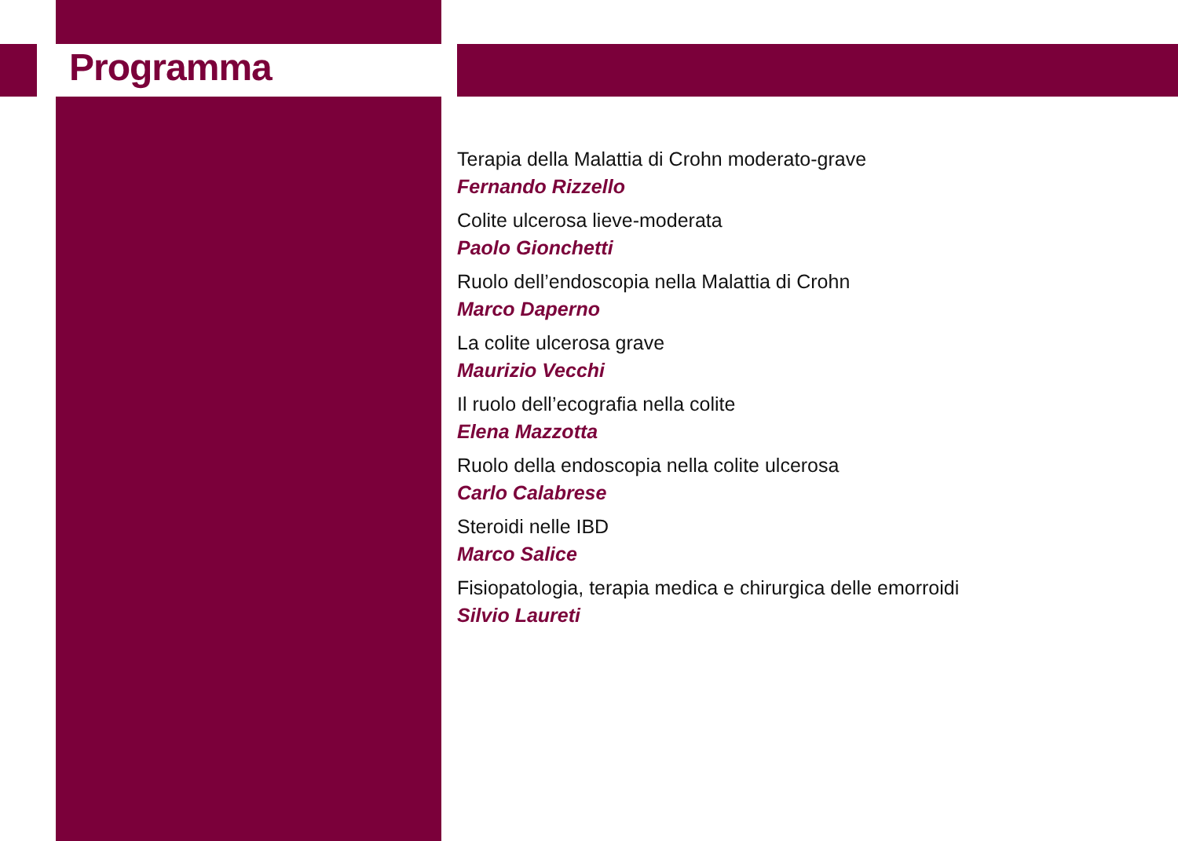Programma
Terapia della Malattia di Crohn moderato-grave
Fernando Rizzello
Colite ulcerosa lieve-moderata
Paolo Gionchetti
Ruolo dell’endoscopia nella Malattia di Crohn
Marco Daperno
La colite ulcerosa grave
Maurizio Vecchi
Il ruolo dell’ecografia nella colite
Elena Mazzotta
Ruolo della endoscopia nella colite ulcerosa
Carlo Calabrese
Steroidi nelle IBD
Marco Salice
Fisiopatologia, terapia medica e chirurgica delle emorroidi
Silvio Laureti